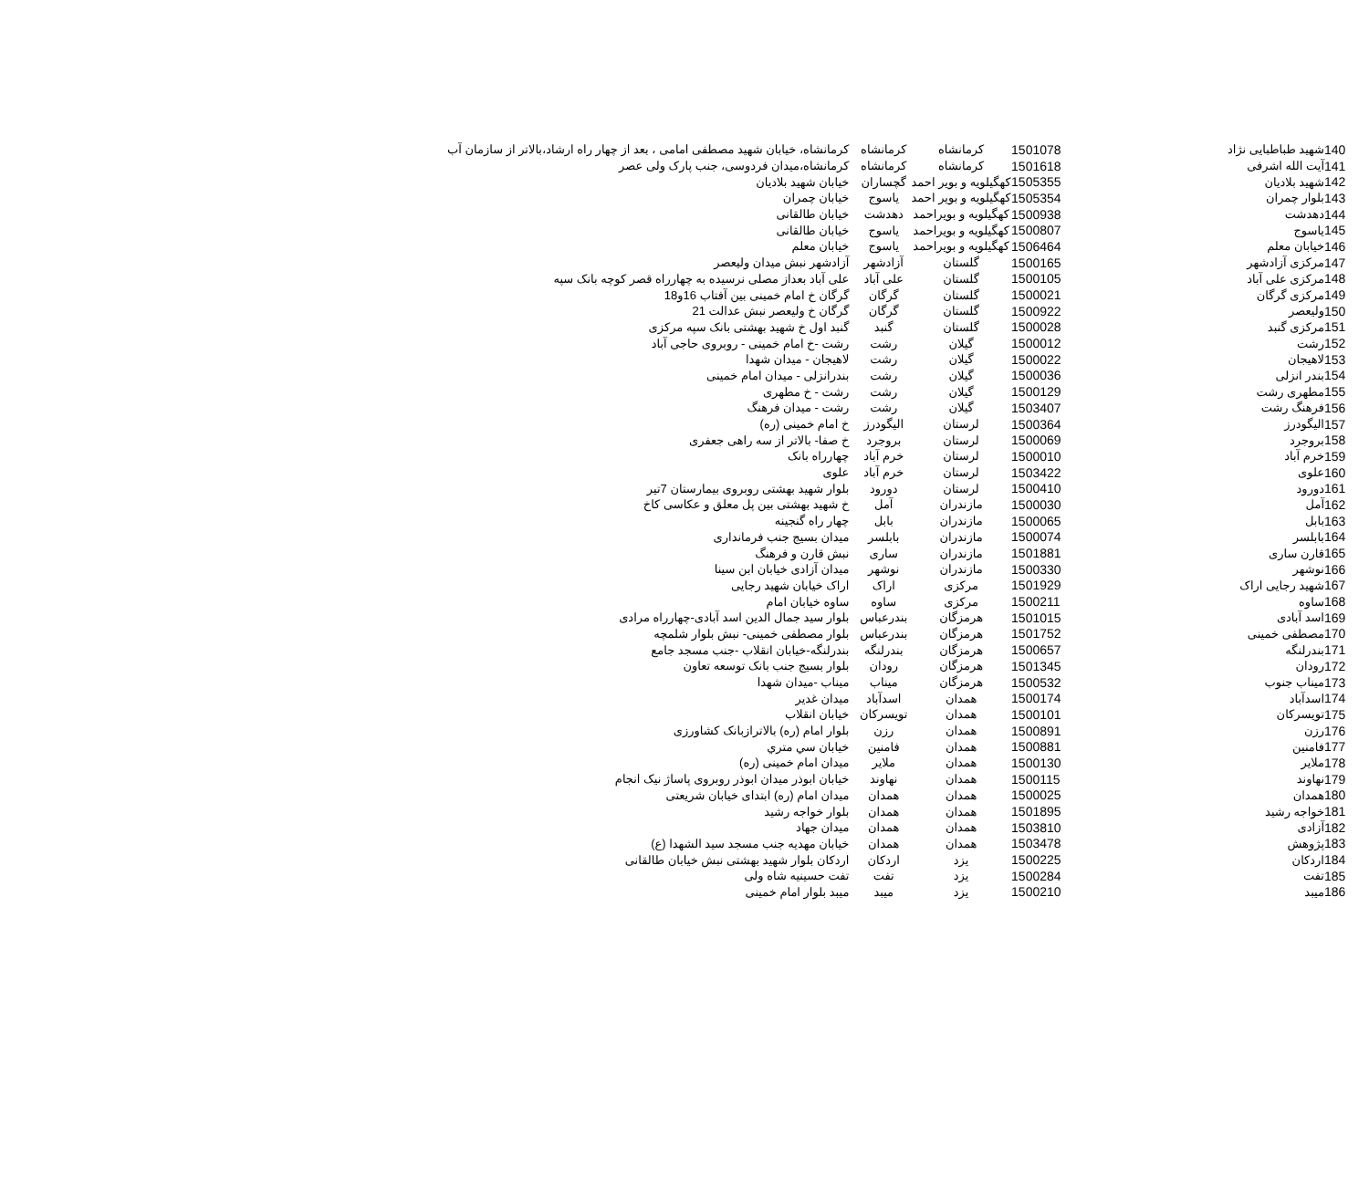| 140 | شهید طباطبایی نژاد | 1501078 | کرمانشاه | کرمانشاه | کرمانشاه، خیابان شهید مصطفی امامی ، بعد از چهار راه ارشاد،بالاتر از سازمان آب |
| 141 | آیت الله اشرفی | 1501618 | کرمانشاه | کرمانشاه | کرمانشاه،میدان فردوسی، جنب پارک ولی عصر |
| 142 | شهید بلادیان | 1505355 | کهگیلویه و بویر احمد | گچساران | خیابان شهید بلادیان |
| 143 | بلوار چمران | 1505354 | کهگیلویه و بویر احمد | یاسوج | خیابان چمران |
| 144 | دهدشت | 1500938 | کهگیلویه و بویراحمد | دهدشت | خیابان طالقانی |
| 145 | یاسوج | 1500807 | کهگیلویه و بویراحمد | یاسوج | خیابان طالقانی |
| 146 | خیابان معلم | 1506464 | کهگیلویه و بویراحمد | یاسوج | خیابان معلم |
| 147 | مرکزی آزادشهر | 1500165 | گلستان | آزادشهر | آزادشهر نبش میدان ولیعصر |
| 148 | مرکزی علی آباد | 1500105 | گلستان | علی آباد | علی آباد بعداز مصلی نرسیده به چهارراه قصر کوچه بانک سپه |
| 149 | مرکزی گرگان | 1500021 | گلستان | گرگان | گرگان خ امام خمینی بین آفتاب 16و18 |
| 150 | ولیعصر | 1500922 | گلستان | گرگان | گرگان خ ولیعصر نبش عدالت 21 |
| 151 | مرکزی گنبد | 1500028 | گلستان | گنبد | گنبد اول خ شهید بهشتی بانک سپه مرکزی |
| 152 | رشت | 1500012 | گیلان | رشت | رشت -خ امام خمینی - روبروی حاجی آباد |
| 153 | لاهیجان | 1500022 | گیلان | رشت | لاهیجان - میدان شهدا |
| 154 | بندر انزلی | 1500036 | گیلان | رشت | بندرانزلی - میدان امام خمینی |
| 155 | مطهری رشت | 1500129 | گیلان | رشت | رشت - خ مطهری |
| 156 | فرهنگ رشت | 1503407 | گیلان | رشت | رشت - میدان فرهنگ |
| 157 | الیگودرز | 1500364 | لرستان | الیگودرز | خ امام خمینی (ره) |
| 158 | بروجرد | 1500069 | لرستان | بروجرد | خ صفا- بالاتر از سه راهی جعفری |
| 159 | خرم آباد | 1500010 | لرستان | خرم آباد | چهارراه بانک |
| 160 | علوی | 1503422 | لرستان | خرم آباد | علوی |
| 161 | دورود | 1500410 | لرستان | دورود | بلوار شهید بهشتی روبروی بیمارستان 7تیر |
| 162 | آمل | 1500030 | مازندران | آمل | خ شهید بهشتی بین پل معلق و عکاسی کاخ |
| 163 | بابل | 1500065 | مازندران | بابل | چهار راه گنجینه |
| 164 | بابلسر | 1500074 | مازندران | بابلسر | میدان بسیج جنب فرمانداری |
| 165 | قارن ساری | 1501881 | مازندران | ساری | نبش قارن و فرهنگ |
| 166 | نوشهر | 1500330 | مازندران | نوشهر | میدان آزادی خیابان ابن سینا |
| 167 | شهید رجایی اراک | 1501929 | مرکزی | اراک | اراک خیابان شهید رجایی |
| 168 | ساوه | 1500211 | مرکزی | ساوه | ساوه خیابان امام |
| 169 | اسد آبادی | 1501015 | هرمزگان | بندرعباس | بلوار سید جمال الدین اسد آبادی-چهارراه مرادی |
| 170 | مصطفی خمینی | 1501752 | هرمزگان | بندرعباس | بلوار مصطفی خمینی- نبش بلوار شلمچه |
| 171 | بندرلنگه | 1500657 | هرمزگان | بندرلنگه | بندرلنگه-خیابان انقلاب -جنب مسجد جامع |
| 172 | رودان | 1501345 | هرمزگان | رودان | بلوار بسیج جنب بانک توسعه تعاون |
| 173 | میناب جنوب | 1500532 | هرمزگان | میناب | میناب -میدان شهدا |
| 174 | اسدآباد | 1500174 | همدان | اسدآباد | میدان غدیر |
| 175 | تویسرکان | 1500101 | همدان | تویسرکان | خیابان انقلاب |
| 176 | رزن | 1500891 | همدان | رزن | بلوار امام (ره) بالاترازبانک کشاورزی |
| 177 | فامنین | 1500881 | همدان | فامنین | خيابان سي متري |
| 178 | ملایر | 1500130 | همدان | ملایر | میدان امام خمینی (ره) |
| 179 | نهاوند | 1500115 | همدان | نهاوند | خیابان ابوذر میدان ابوذر روبروی پاساژ نیک انجام |
| 180 | همدان | 1500025 | همدان | همدان | میدان امام (ره) ابتدای خیابان شریعتی |
| 181 | خواجه رشید | 1501895 | همدان | همدان | بلوار خواجه رشید |
| 182 | آزادی | 1503810 | همدان | همدان | میدان جهاد |
| 183 | پژوهش | 1503478 | همدان | همدان | خیابان مهدیه جنب مسجد سید الشهدا (ع) |
| 184 | اردکان | 1500225 | یزد | اردکان | اردکان بلوار شهید بهشتی نبش خیابان طالقانی |
| 185 | تفت | 1500284 | یزد | تفت | تفت حسینیه شاه ولی |
| 186 | میبد | 1500210 | یزد | میبد | میبد بلوار امام خمینی |